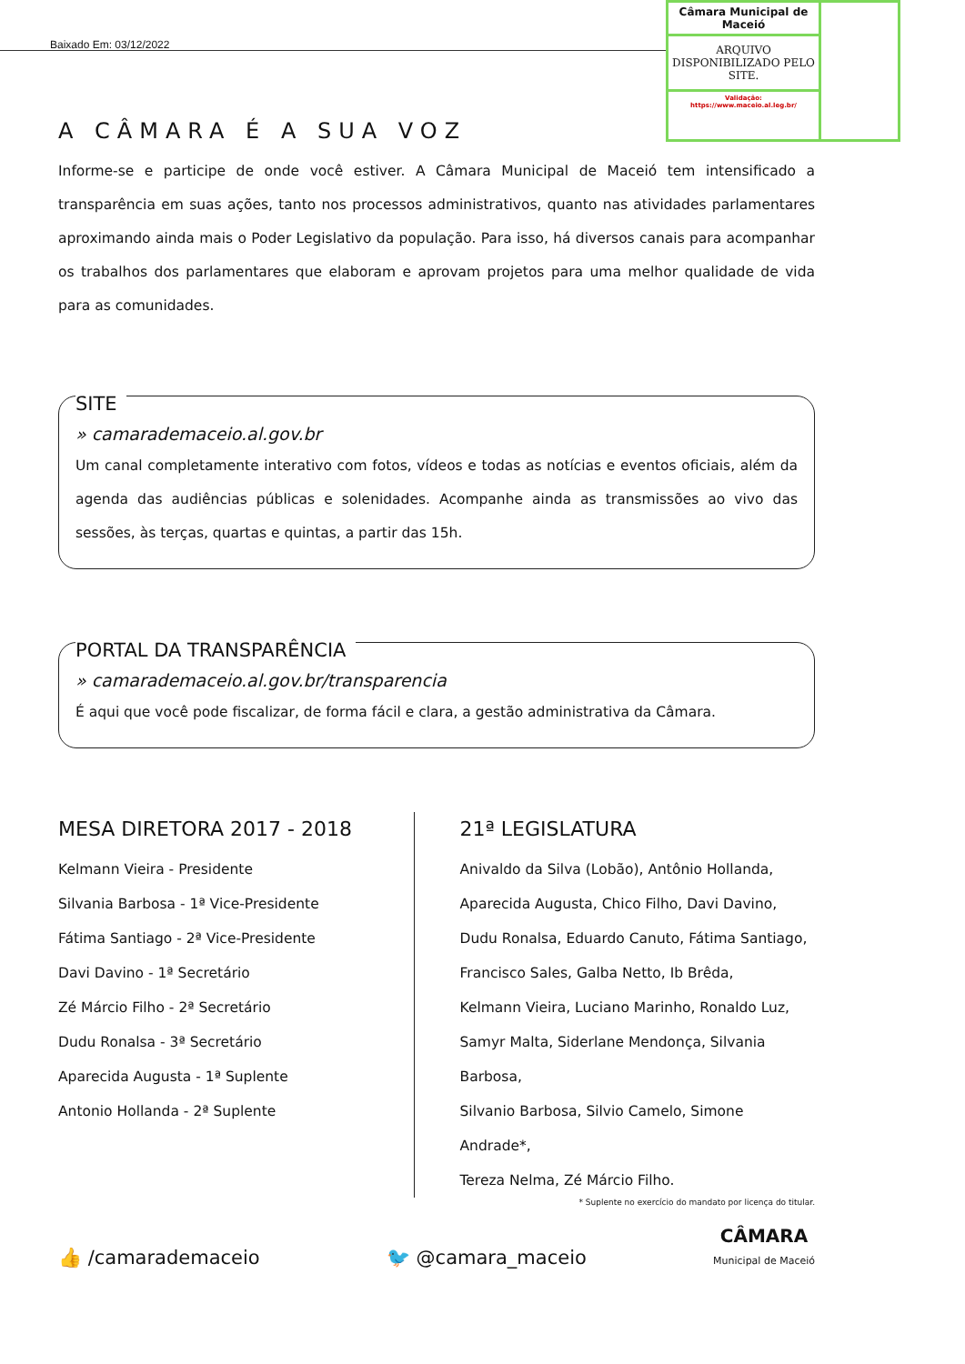Baixado Em: 03/12/2022
Câmara Municipal de Maceió
ARQUIVO DISPONIBILIZADO PELO SITE.
Validação:
https://www.maceio.al.leg.br/
A CÂMARA É A SUA VOZ
Informe-se e participe de onde você estiver. A Câmara Municipal de Maceió tem intensificado a transparência em suas ações, tanto nos processos administrativos, quanto nas atividades parlamentares aproximando ainda mais o Poder Legislativo da população. Para isso, há diversos canais para acompanhar os trabalhos dos parlamentares que elaboram e aprovam projetos para uma melhor qualidade de vida para as comunidades.
SITE
» camarademaceio.al.gov.br
Um canal completamente interativo com fotos, vídeos e todas as notícias e eventos oficiais, além da agenda das audiências públicas e solenidades. Acompanhe ainda as transmissões ao vivo das sessões, às terças, quartas e quintas, a partir das 15h.
PORTAL DA TRANSPARÊNCIA
» camarademaceio.al.gov.br/transparencia
É aqui que você pode fiscalizar, de forma fácil e clara, a gestão administrativa da Câmara.
MESA DIRETORA 2017 - 2018
Kelmann Vieira - Presidente
Silvania Barbosa - 1ª Vice-Presidente
Fátima Santiago - 2ª Vice-Presidente
Davi Davino - 1ª Secretário
Zé Márcio Filho - 2ª Secretário
Dudu Ronalsa - 3ª Secretário
Aparecida Augusta - 1ª Suplente
Antonio Hollanda - 2ª Suplente
21ª LEGISLATURA
Anivaldo da Silva (Lobão), Antônio Hollanda,
Aparecida Augusta, Chico Filho, Davi Davino,
Dudu Ronalsa, Eduardo Canuto, Fátima Santiago,
Francisco Sales, Galba Netto, Ib Brêda,
Kelmann Vieira, Luciano Marinho, Ronaldo Luz,
Samyr Malta, Siderlane Mendonça, Silvania Barbosa,
Silvanio Barbosa, Silvio Camelo, Simone Andrade*,
Tereza Nelma, Zé Márcio Filho.
* Suplente no exercício do mandato por licença do titular.
👍 /camarademaceio 🐦 @camara_maceio CÂMARA
Municipal de Maceió